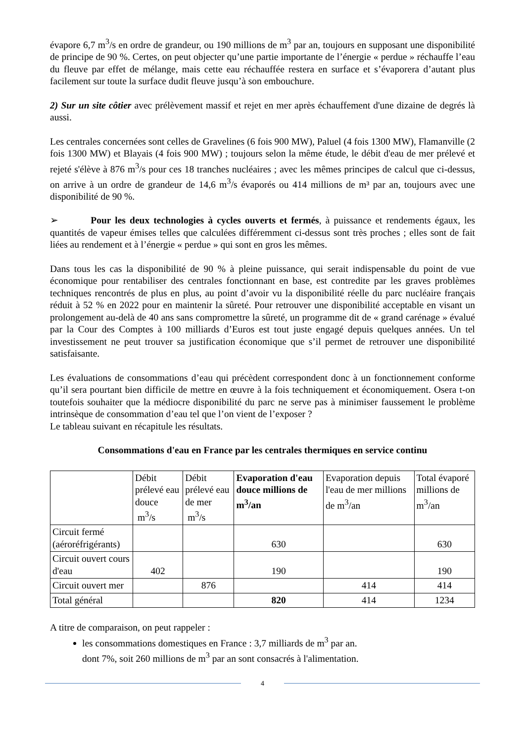évapore 6,7 m<sup>3</sup>/s en ordre de grandeur, ou 190 millions de m<sup>3</sup> par an, toujours en supposant une disponibilité de principe de 90 %. Certes, on peut objecter qu’une partie importante de l’énergie « perdue » réchauffe l’eau du fleuve par effet de mélange, mais cette eau réchauffée restera en surface et s’évaporera d’autant plus facilement sur toute la surface dudit fleuve jusqu’à son embouchure.
2) Sur un site côtier avec prélèvement massif et rejet en mer après échauffement d'une dizaine de degrés là aussi.
Les centrales concernées sont celles de Gravelines (6 fois 900 MW), Paluel (4 fois 1300 MW), Flamanville (2 fois 1300 MW) et Blayais (4 fois 900 MW) ; toujours selon la même étude, le débit d'eau de mer prélevé et rejeté s'élève à 876 m<sup>3</sup>/s pour ces 18 tranches nucléaires ; avec les mêmes principes de calcul que ci-dessus, on arrive à un ordre de grandeur de 14,6 m<sup>3</sup>/s évaporés ou 414 millions de m³ par an, toujours avec une disponibilité de 90 %.
➢ Pour les deux technologies à cycles ouverts et fermés, à puissance et rendements égaux, les quantités de vapeur émises telles que calculées différemment ci-dessus sont très proches ; elles sont de fait liées au rendement et à l’énergie « perdue » qui sont en gros les mêmes.
Dans tous les cas la disponibilité de 90 % à pleine puissance, qui serait indispensable du point de vue économique pour rentabiliser des centrales fonctionnant en base, est contredite par les graves problèmes techniques rencontrés de plus en plus, au point d’avoir vu la disponibilité réelle du parc nucléaire français réduit à 52 % en 2022 pour en maintenir la sûreté. Pour retrouver une disponibilité acceptable en visant un prolongement au-delà de 40 ans sans compromettre la sûreté, un programme dit de « grand carénage » évalué par la Cour des Comptes à 100 milliards d’Euros est tout juste engagé depuis quelques années. Un tel investissement ne peut trouver sa justification économique que s’il permet de retrouver une disponibilité satisfaisante.
Les évaluations de consommations d’eau qui précèdent correspondent donc à un fonctionnement conforme qu’il sera pourtant bien difficile de mettre en œuvre à la fois techniquement et économiquement. Osera t-on toutefois souhaiter que la médiocre disponibilité du parc ne serve pas à minimiser faussement le problème intrinsèque de consommation d’eau tel que l’on vient de l’exposer ?
Le tableau suivant en récapitule les résultats.
Consommations d'eau en France par les centrales thermiques en service continu
| | Débit prélevé eau douce m<sup>3</sup>/s | Débit prélevé eau de mer m<sup>3</sup>/s | Evaporation d'eau douce millions de m<sup>3</sup>/an | Evaporation depuis l'eau de mer millions de m<sup>3</sup>/an | Total évaporé millions de m<sup>3</sup>/an |
| Circuit fermé (aéroréfrigérants) | | | 630 | | 630 |
| Circuit ouvert cours d'eau | 402 | | 190 | | 190 |
| Circuit ouvert mer | | 876 | | 414 | 414 |
| Total général | | | 820 | 414 | 1234 |
A titre de comparaison, on peut rappeler :
les consommations domestiques en France : 3,7 milliards de m<sup>3</sup> par an.
dont 7%, soit 260 millions de m<sup>3</sup> par an sont consacrés à l'alimentation.
4